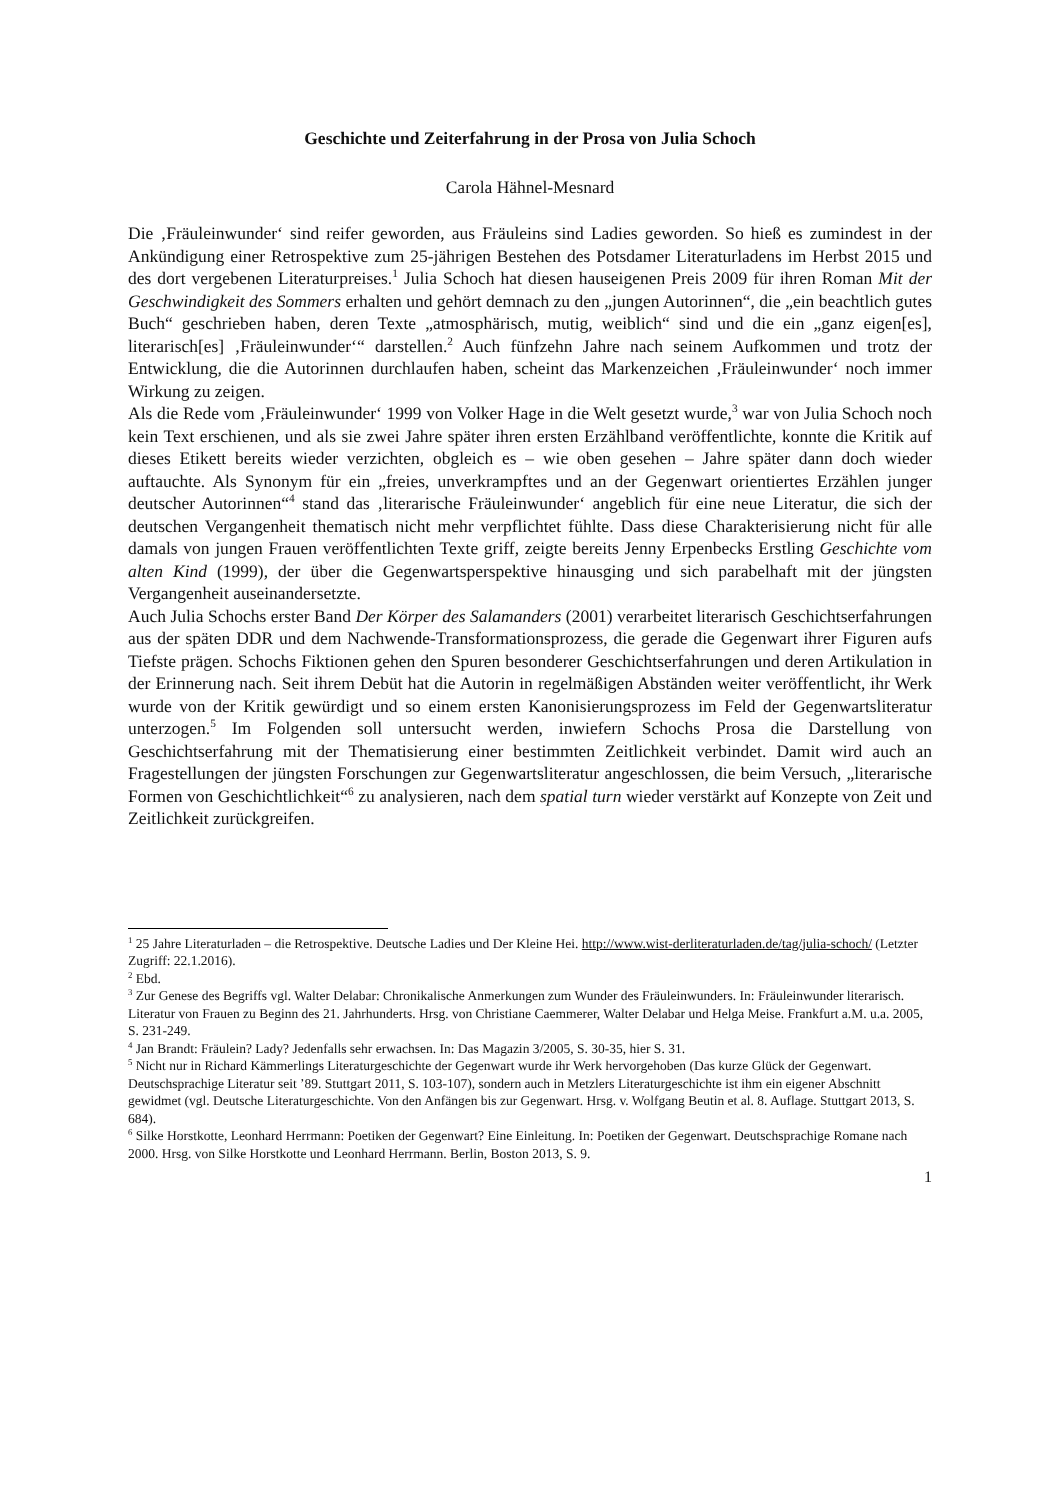Geschichte und Zeiterfahrung in der Prosa von Julia Schoch
Carola Hähnel-Mesnard
Die ‚Fräuleinwunder‘ sind reifer geworden, aus Fräuleins sind Ladies geworden. So hieß es zumindest in der Ankündigung einer Retrospektive zum 25-jährigen Bestehen des Potsdamer Literaturladens im Herbst 2015 und des dort vergebenen Literaturpreises.<sup>1</sup> Julia Schoch hat diesen hauseigenen Preis 2009 für ihren Roman Mit der Geschwindigkeit des Sommers erhalten und gehört demnach zu den „jungen Autorinnen“, die „ein beachtlich gutes Buch“ geschrieben haben, deren Texte „atmosphärisch, mutig, weiblich“ sind und die ein „ganz eigen[es], literarisch[es] ‚Fräuleinwunder‘“ darstellen.<sup>2</sup> Auch fünfzehn Jahre nach seinem Aufkommen und trotz der Entwicklung, die die Autorinnen durchlaufen haben, scheint das Markenzeichen ‚Fräuleinwunder‘ noch immer Wirkung zu zeigen.
Als die Rede vom ‚Fräuleinwunder‘ 1999 von Volker Hage in die Welt gesetzt wurde,<sup>3</sup> war von Julia Schoch noch kein Text erschienen, und als sie zwei Jahre später ihren ersten Erzählband veröffentlichte, konnte die Kritik auf dieses Etikett bereits wieder verzichten, obgleich es – wie oben gesehen – Jahre später dann doch wieder auftauchte. Als Synonym für ein „freies, unverkrampftes und an der Gegenwart orientiertes Erzählen junger deutscher Autorinnen“<sup>4</sup> stand das ‚literarische Fräuleinwunder‘ angeblich für eine neue Literatur, die sich der deutschen Vergangenheit thematisch nicht mehr verpflichtet fühlte. Dass diese Charakterisierung nicht für alle damals von jungen Frauen veröffentlichten Texte griff, zeigte bereits Jenny Erpenbecks Erstling Geschichte vom alten Kind (1999), der über die Gegenwartsperspektive hinausging und sich parabelhaft mit der jüngsten Vergangenheit auseinandersetzte.
Auch Julia Schochs erster Band Der Körper des Salamanders (2001) verarbeitet literarisch Geschichtserfahrungen aus der späten DDR und dem Nachwende-Transformationsprozess, die gerade die Gegenwart ihrer Figuren aufs Tiefste prägen. Schochs Fiktionen gehen den Spuren besonderer Geschichtserfahrungen und deren Artikulation in der Erinnerung nach. Seit ihrem Debüt hat die Autorin in regelmäßigen Abständen weiter veröffentlicht, ihr Werk wurde von der Kritik gewürdigt und so einem ersten Kanonisierungsprozess im Feld der Gegenwartsliteratur unterzogen.<sup>5</sup> Im Folgenden soll untersucht werden, inwiefern Schochs Prosa die Darstellung von Geschichtserfahrung mit der Thematisierung einer bestimmten Zeitlichkeit verbindet. Damit wird auch an Fragestellungen der jüngsten Forschungen zur Gegenwartsliteratur angeschlossen, die beim Versuch, „literarische Formen von Geschichtlichkeit“<sup>6</sup> zu analysieren, nach dem spatial turn wieder verstärkt auf Konzepte von Zeit und Zeitlichkeit zurückgreifen.
<sup>1</sup> 25 Jahre Literaturladen – die Retrospektive. Deutsche Ladies und Der Kleine Hei. http://www.wist-derliteraturladen.de/tag/julia-schoch/ (Letzter Zugriff: 22.1.2016).
<sup>2</sup> Ebd.
<sup>3</sup> Zur Genese des Begriffs vgl. Walter Delabar: Chronikalische Anmerkungen zum Wunder des Fräuleinwunders. In: Fräuleinwunder literarisch. Literatur von Frauen zu Beginn des 21. Jahrhunderts. Hrsg. von Christiane Caemmerer, Walter Delabar und Helga Meise. Frankfurt a.M. u.a. 2005, S. 231-249.
<sup>4</sup> Jan Brandt: Fräulein? Lady? Jedenfalls sehr erwachsen. In: Das Magazin 3/2005, S. 30-35, hier S. 31.
<sup>5</sup> Nicht nur in Richard Kämmerlings Literaturgeschichte der Gegenwart wurde ihr Werk hervorgehoben (Das kurze Glück der Gegenwart. Deutschsprachige Literatur seit ’89. Stuttgart 2011, S. 103-107), sondern auch in Metzlers Literaturgeschichte ist ihm ein eigener Abschnitt gewidmet (vgl. Deutsche Literaturgeschichte. Von den Anfängen bis zur Gegenwart. Hrsg. v. Wolfgang Beutin et al. 8. Auflage. Stuttgart 2013, S. 684).
<sup>6</sup> Silke Horstkotte, Leonhard Herrmann: Poetiken der Gegenwart? Eine Einleitung. In: Poetiken der Gegenwart. Deutschsprachige Romane nach 2000. Hrsg. von Silke Horstkotte und Leonhard Herrmann. Berlin, Boston 2013, S. 9.
1